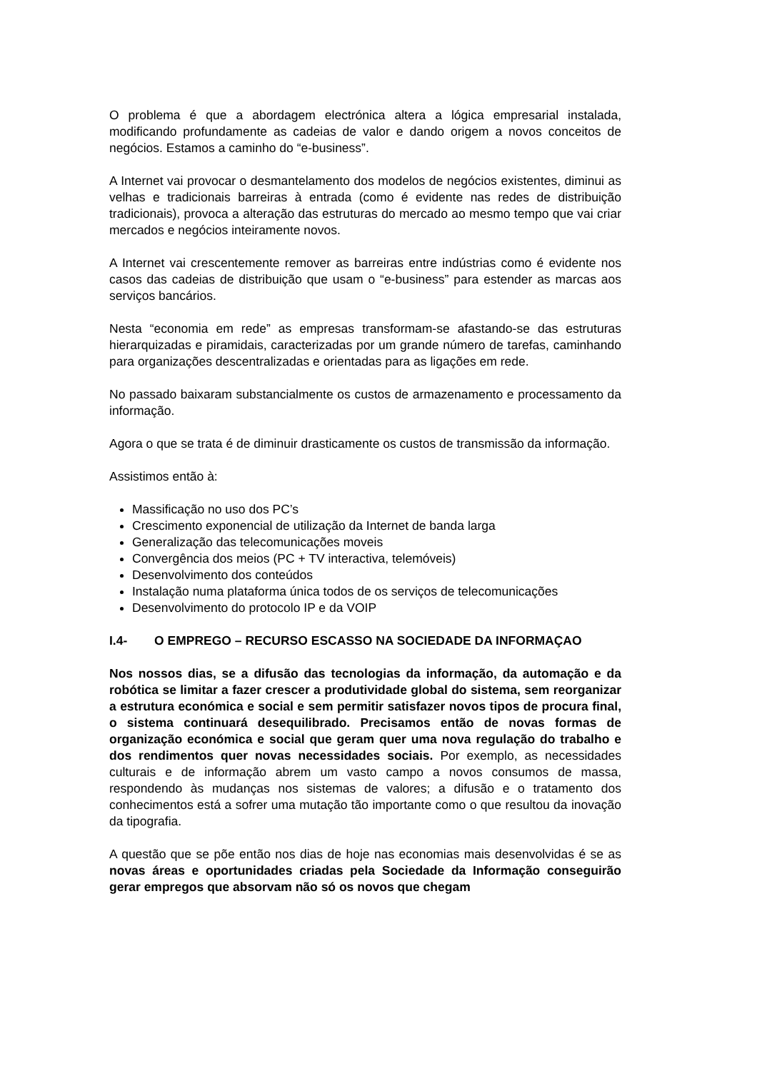O problema é que a abordagem electrónica altera a lógica empresarial instalada, modificando profundamente as cadeias de valor e dando origem a novos conceitos de negócios. Estamos a caminho do “e-business”.
A Internet vai provocar o desmantelamento dos modelos de negócios existentes, diminui as velhas e tradicionais barreiras à entrada (como é evidente nas redes de distribuição tradicionais), provoca a alteração das estruturas do mercado ao mesmo tempo que vai criar mercados e negócios inteiramente novos.
A Internet vai crescentemente remover as barreiras entre indústrias como é evidente nos casos das cadeias de distribuição que usam o “e-business” para estender as marcas aos serviços bancários.
Nesta “economia em rede” as empresas transformam-se afastando-se das estruturas hierarquizadas e piramidais, caracterizadas por um grande número de tarefas, caminhando para organizações descentralizadas e orientadas para as ligações em rede.
No passado baixaram substancialmente os custos de armazenamento e processamento da informação.
Agora o que se trata é de diminuir drasticamente os custos de transmissão da informação.
Assistimos então à:
Massificação no uso dos PC’s
Crescimento exponencial de utilização da Internet de banda larga
Generalização das telecomunicações moveis
Convergência dos meios (PC + TV interactiva, telemóveis)
Desenvolvimento dos conteúdos
Instalação numa plataforma única todos de os serviços de telecomunicações
Desenvolvimento do protocolo IP e da VOIP
I.4- O EMPREGO – RECURSO ESCASSO NA SOCIEDADE DA INFORMAÇAO
Nos nossos dias, se a difusão das tecnologias da informação, da automação e da robótica se limitar a fazer crescer a produtividade global do sistema, sem reorganizar a estrutura económica e social e sem permitir satisfazer novos tipos de procura final, o sistema continuará desequilibrado. Precisamos então de novas formas de organização económica e social que geram quer uma nova regulação do trabalho e dos rendimentos quer novas necessidades sociais. Por exemplo, as necessidades culturais e de informação abrem um vasto campo a novos consumos de massa, respondendo às mudanças nos sistemas de valores; a difusão e o tratamento dos conhecimentos está a sofrer uma mutação tão importante como o que resultou da inovação da tipografia.
A questão que se põe então nos dias de hoje nas economias mais desenvolvidas é se as novas áreas e oportunidades criadas pela Sociedade da Informação conseguirão gerar empregos que absorvam não só os novos que chegam